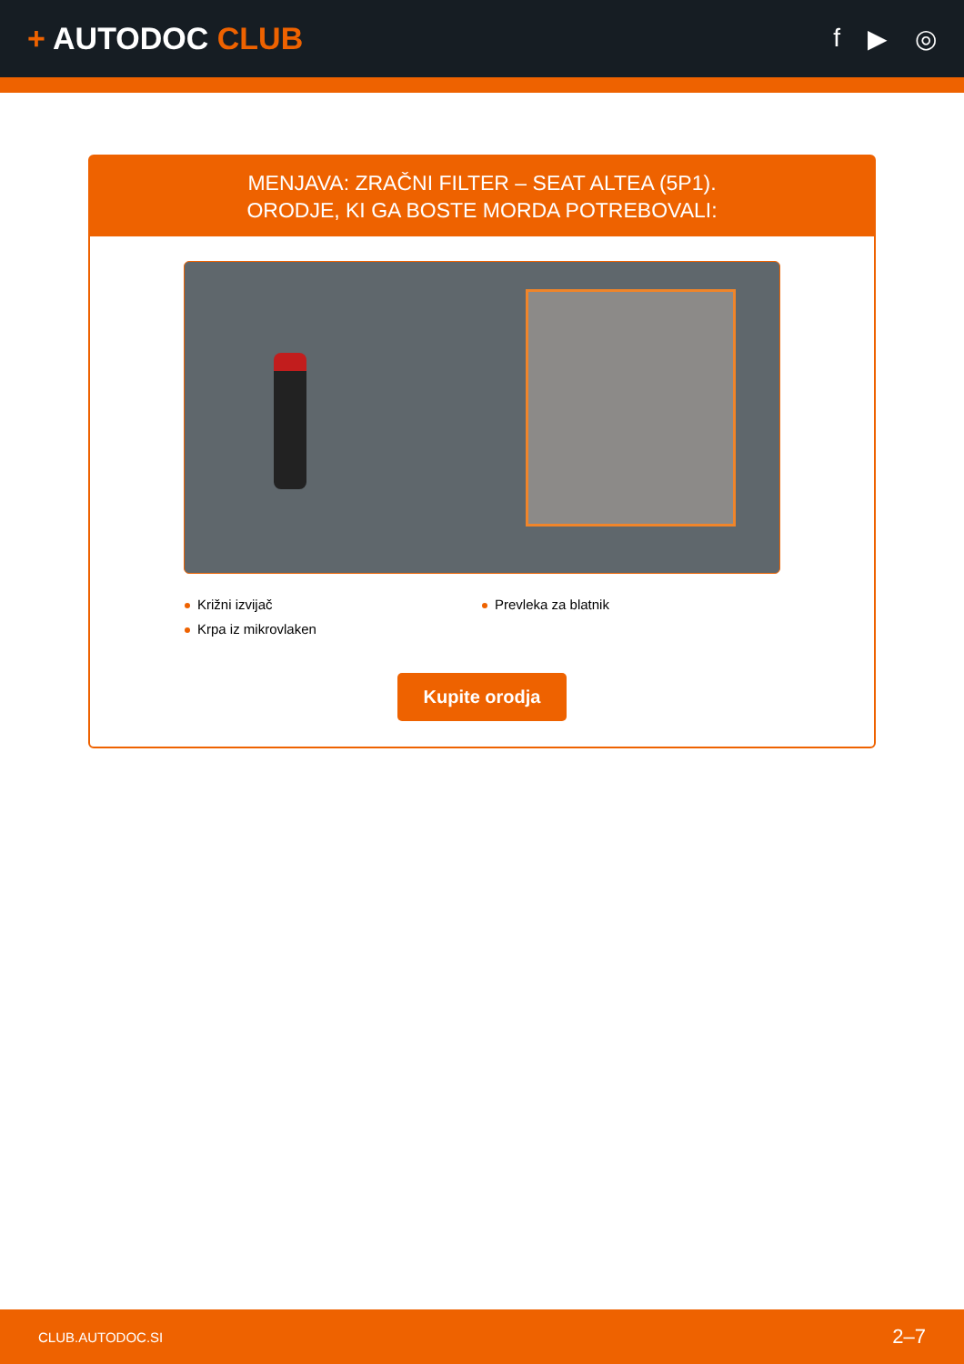+ AUTODOC CLUB
f ▶ ◎
MENJAVA: ZRAČNI FILTER – SEAT ALTEA (5P1).
ORODJE, KI GA BOSTE MORDA POTREBOVALI:
Križni izvijač
Prevleka za blatnik
Krpa iz mikrovlaken
Kupite orodja
CLUB.AUTODOC.SI 2–7